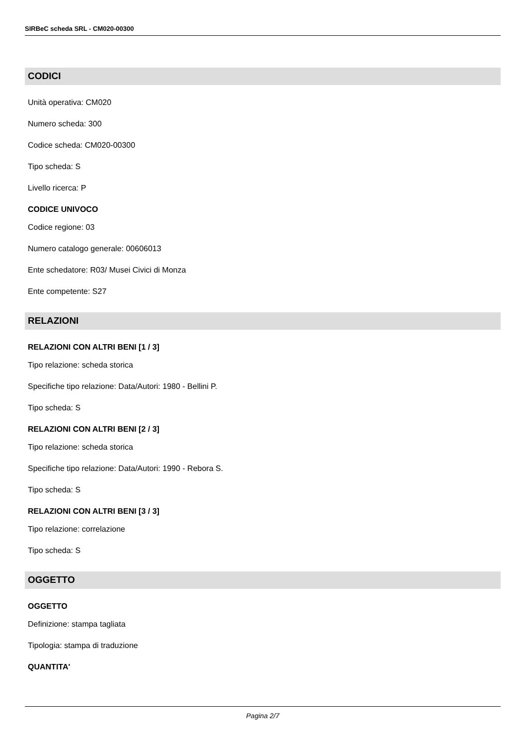SIRBeC scheda SRL - CM020-00300
CODICI
Unità operativa: CM020
Numero scheda: 300
Codice scheda: CM020-00300
Tipo scheda: S
Livello ricerca: P
CODICE UNIVOCO
Codice regione: 03
Numero catalogo generale: 00606013
Ente schedatore: R03/ Musei Civici di Monza
Ente competente: S27
RELAZIONI
RELAZIONI CON ALTRI BENI [1 / 3]
Tipo relazione: scheda storica
Specifiche tipo relazione: Data/Autori: 1980 - Bellini P.
Tipo scheda: S
RELAZIONI CON ALTRI BENI [2 / 3]
Tipo relazione: scheda storica
Specifiche tipo relazione: Data/Autori: 1990 - Rebora S.
Tipo scheda: S
RELAZIONI CON ALTRI BENI [3 / 3]
Tipo relazione: correlazione
Tipo scheda: S
OGGETTO
OGGETTO
Definizione: stampa tagliata
Tipologia: stampa di traduzione
QUANTITA'
Pagina 2/7